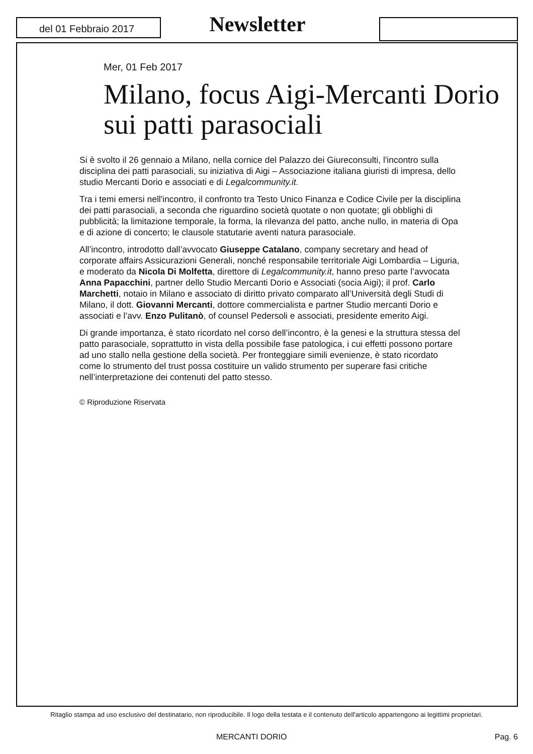del 01 Febbraio 2017
Newsletter
Mer, 01 Feb 2017
Milano, focus Aigi-Mercanti Dorio sui patti parasociali
Si è svolto il 26 gennaio a Milano, nella cornice del Palazzo dei Giureconsulti, l'incontro sulla disciplina dei patti parasociali, su iniziativa di Aigi – Associazione italiana giuristi di impresa, dello studio Mercanti Dorio e associati e di Legalcommunity.it.
Tra i temi emersi nell'incontro, il confronto tra Testo Unico Finanza e Codice Civile per la disciplina dei patti parasociali, a seconda che riguardino società quotate o non quotate; gli obblighi di pubblicità; la limitazione temporale, la forma, la rilevanza del patto, anche nullo, in materia di Opa e di azione di concerto; le clausole statutarie aventi natura parasociale.
All’incontro, introdotto dall’avvocato Giuseppe Catalano, company secretary and head of corporate affairs Assicurazioni Generali, nonché responsabile territoriale Aigi Lombardia – Liguria, e moderato da Nicola Di Molfetta, direttore di Legalcommunity.it, hanno preso parte l’avvocata Anna Papacchini, partner dello Studio Mercanti Dorio e Associati (socia Aigi); il prof. Carlo Marchetti, notaio in Milano e associato di diritto privato comparato all’Università degli Studi di Milano, il dott. Giovanni Mercanti, dottore commercialista e partner Studio mercanti Dorio e associati e l’avv. Enzo Pulitanò, of counsel Pedersoli e associati, presidente emerito Aigi.
Di grande importanza, è stato ricordato nel corso dell’incontro, è la genesi e la struttura stessa del patto parasociale, soprattutto in vista della possibile fase patologica, i cui effetti possono portare ad uno stallo nella gestione della società. Per fronteggiare simili evenienze, è stato ricordato come lo strumento del trust possa costituire un valido strumento per superare fasi critiche nell’interpretazione dei contenuti del patto stesso.
© Riproduzione Riservata
Ritaglio stampa ad uso esclusivo del destinatario, non riproducibile. Il logo della testata e il contenuto dell'articolo appartengono ai legittimi proprietari.
MERCANTI DORIO Pag. 6